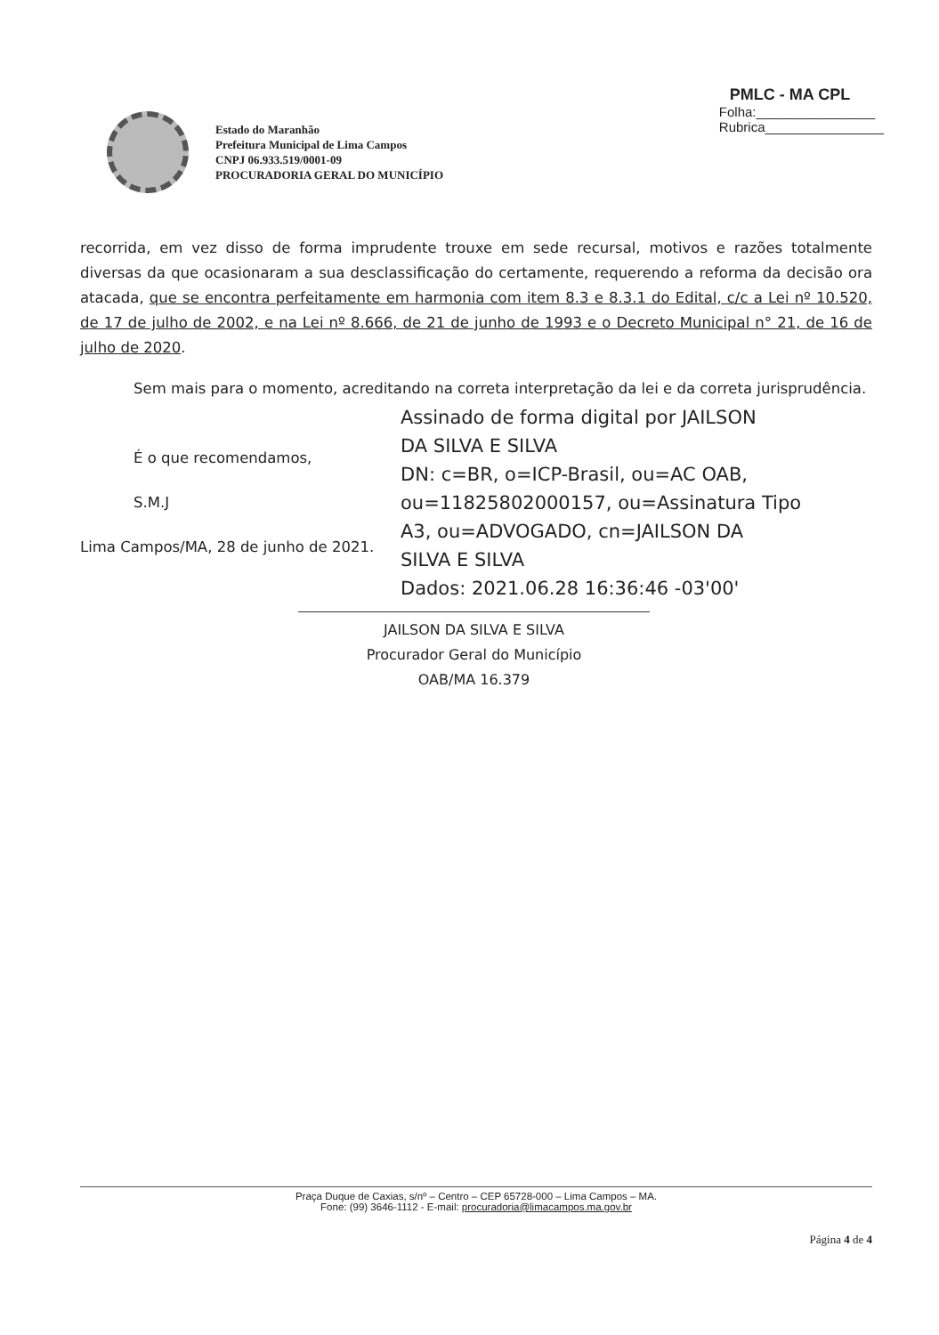PMLC - MA CPL
Folha:________________
Rubrica________________
Estado do Maranhão
Prefeitura Municipal de Lima Campos
CNPJ 06.933.519/0001-09
PROCURADORIA GERAL DO MUNICÍPIO
recorrida, em vez disso de forma imprudente trouxe em sede recursal, motivos e razões totalmente diversas da que ocasionaram a sua desclassificação do certamente, requerendo a reforma da decisão ora atacada, que se encontra perfeitamente em harmonia com item 8.3 e 8.3.1 do Edital, c/c a Lei nº 10.520, de 17 de julho de 2002, e na Lei nº 8.666, de 21 de junho de 1993 e o Decreto Municipal n° 21, de 16 de julho de 2020.
Sem mais para o momento, acreditando na correta interpretação da lei e da correta jurisprudência.
É o que recomendamos,
S.M.J
Lima Campos/MA, 28 de junho de 2021.
Assinado de forma digital por JAILSON
DA SILVA E SILVA
DN: c=BR, o=ICP-Brasil, ou=AC OAB,
ou=11825802000157, ou=Assinatura Tipo
A3, ou=ADVOGADO, cn=JAILSON DA
SILVA E SILVA
Dados: 2021.06.28 16:36:46 -03'00'
JAILSON DA SILVA E SILVA
Procurador Geral do Município
OAB/MA 16.379
Praça Duque de Caxias, s/nº – Centro – CEP 65728-000 – Lima Campos – MA.
Fone: (99) 3646-1112 - E-mail: procuradoria@limacampos.ma.gov.br
Página 4 de 4